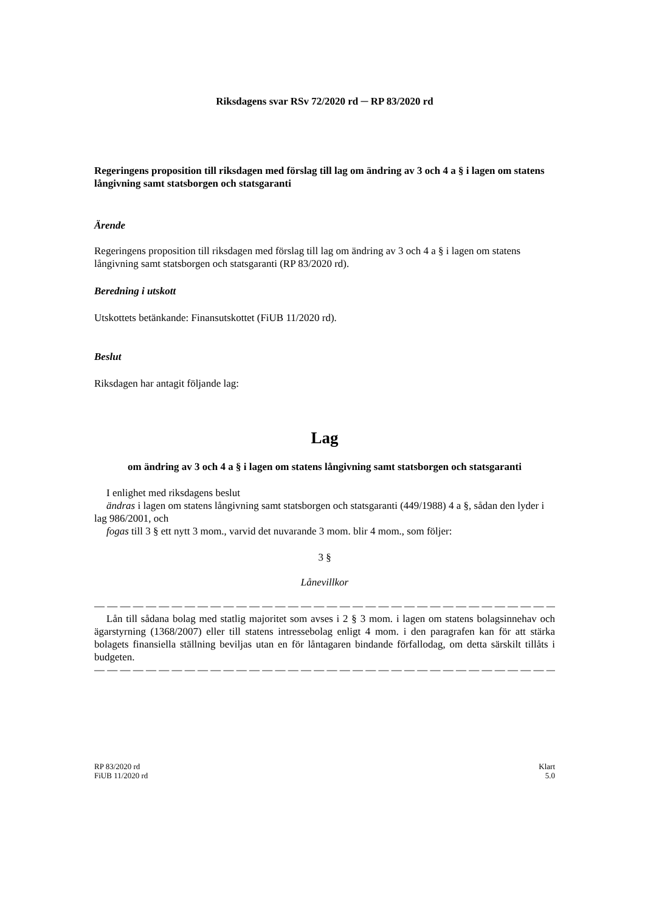Riksdagens svar RSv 72/2020 rd ─ RP 83/2020 rd
Regeringens proposition till riksdagen med förslag till lag om ändring av 3 och 4 a § i lagen om statens långivning samt statsborgen och statsgaranti
Ärende
Regeringens proposition till riksdagen med förslag till lag om ändring av 3 och 4 a § i lagen om statens långivning samt statsborgen och statsgaranti (RP 83/2020 rd).
Beredning i utskott
Utskottets betänkande: Finansutskottet (FiUB 11/2020 rd).
Beslut
Riksdagen har antagit följande lag:
Lag
om ändring av 3 och 4 a § i lagen om statens långivning samt statsborgen och statsgaranti
I enlighet med riksdagens beslut
ändras i lagen om statens långivning samt statsborgen och statsgaranti (449/1988) 4 a §, sådan den lyder i lag 986/2001, och
fogas till 3 § ett nytt 3 mom., varvid det nuvarande 3 mom. blir 4 mom., som följer:
3 §
Lånevillkor
— — — — — — — — — — — — — — — — — — — — — — — — — — — — — — — — — — — —
Lån till sådana bolag med statlig majoritet som avses i 2 § 3 mom. i lagen om statens bolags­innehav och ägarstyrning (1368/2007) eller till statens intressebolag enligt 4 mom. i den paragra­fen kan för att stärka bolagets finansiella ställning beviljas utan en för låntagaren bindande för­fallodag, om detta särskilt tillåts i budgeten.
— — — — — — — — — — — — — — — — — — — — — — — — — — — — — — — — — — — —
RP 83/2020 rd
FiUB 11/2020 rd
Klart
5.0